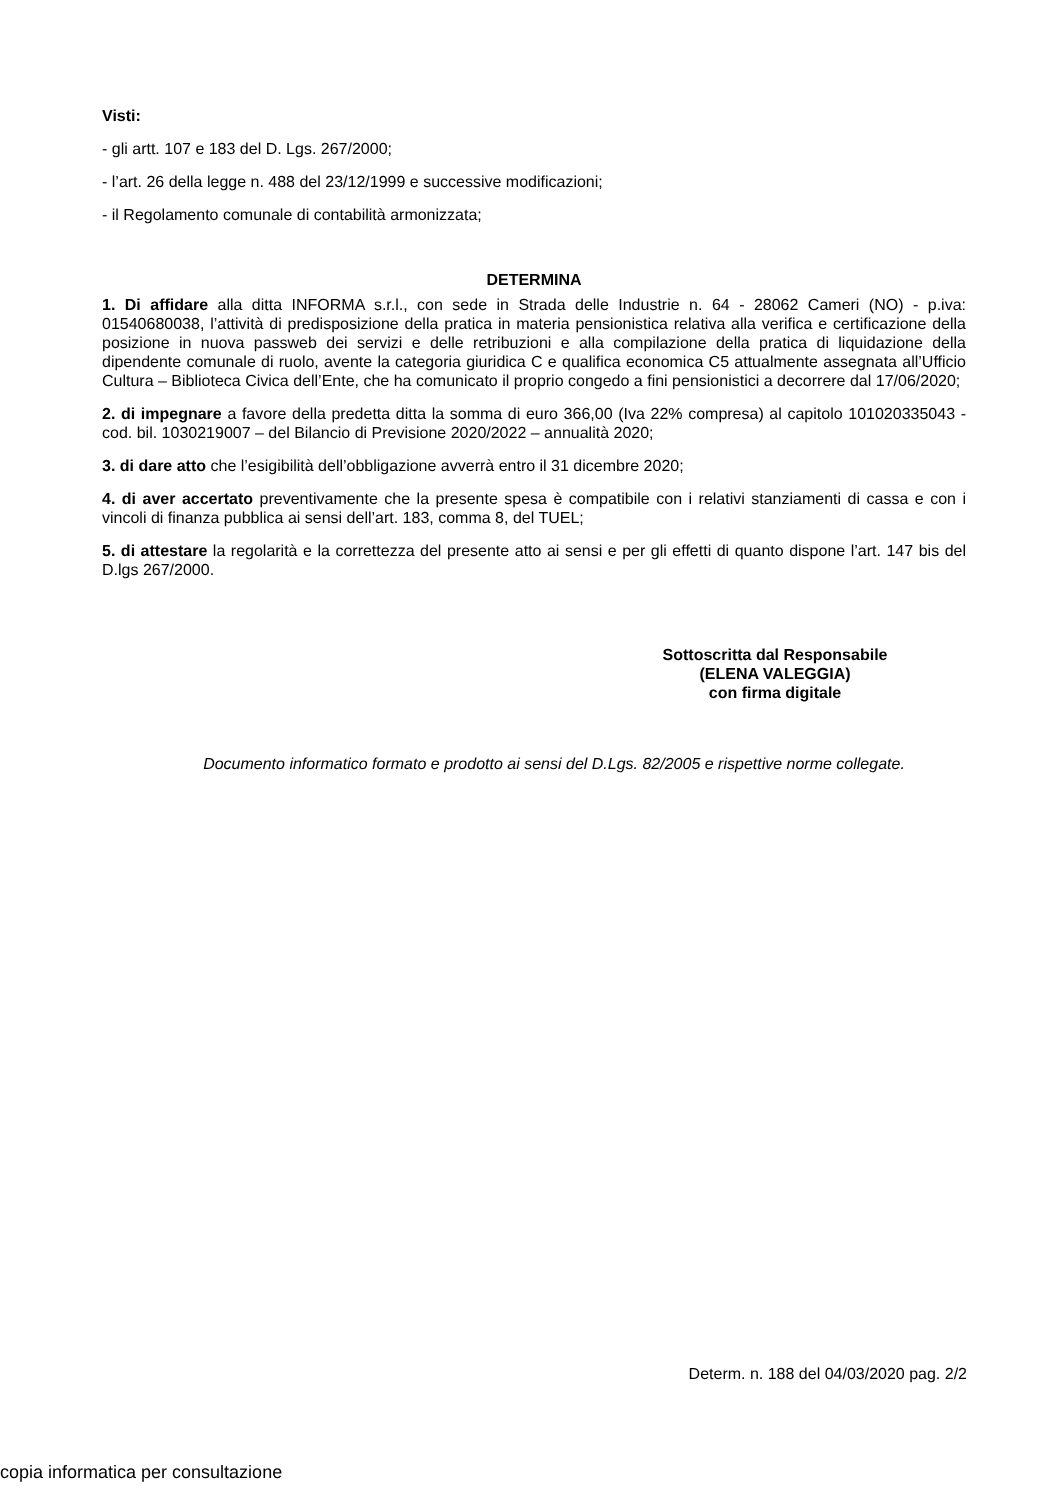Visti:
- gli artt. 107 e 183 del D. Lgs. 267/2000;
- l’art. 26 della legge n. 488 del 23/12/1999 e successive modificazioni;
- il Regolamento comunale di contabilità armonizzata;
DETERMINA
1. Di affidare alla ditta INFORMA s.r.l., con sede in Strada delle Industrie n. 64 - 28062 Cameri (NO) - p.iva: 01540680038, l’attività di predisposizione della pratica in materia pensionistica relativa alla verifica e certificazione della posizione in nuova passweb dei servizi e delle retribuzioni e alla compilazione della pratica di liquidazione della dipendente comunale di ruolo, avente la categoria giuridica C e qualifica economica C5 attualmente assegnata all’Ufficio Cultura – Biblioteca Civica dell’Ente, che ha comunicato il proprio congedo a fini pensionistici a decorrere dal 17/06/2020;
2. di impegnare a favore della predetta ditta la somma di euro 366,00 (Iva 22% compresa) al capitolo 101020335043 - cod. bil. 1030219007 – del Bilancio di Previsione 2020/2022 – annualità 2020;
3. di dare atto che l’esigibilità dell’obbligazione avverrà entro il 31 dicembre 2020;
4. di aver accertato preventivamente che la presente spesa è compatibile con i relativi stanziamenti di cassa e con i vincoli di finanza pubblica ai sensi dell’art. 183, comma 8, del TUEL;
5. di attestare la regolarità e la correttezza del presente atto ai sensi e per gli effetti di quanto dispone l’art. 147 bis del D.lgs 267/2000.
Sottoscritta dal Responsabile
(ELENA VALEGGIA)
con firma digitale
Documento informatico formato e prodotto ai sensi del D.Lgs. 82/2005 e rispettive norme collegate.
Determ. n. 188 del 04/03/2020 pag. 2/2
copia informatica per consultazione